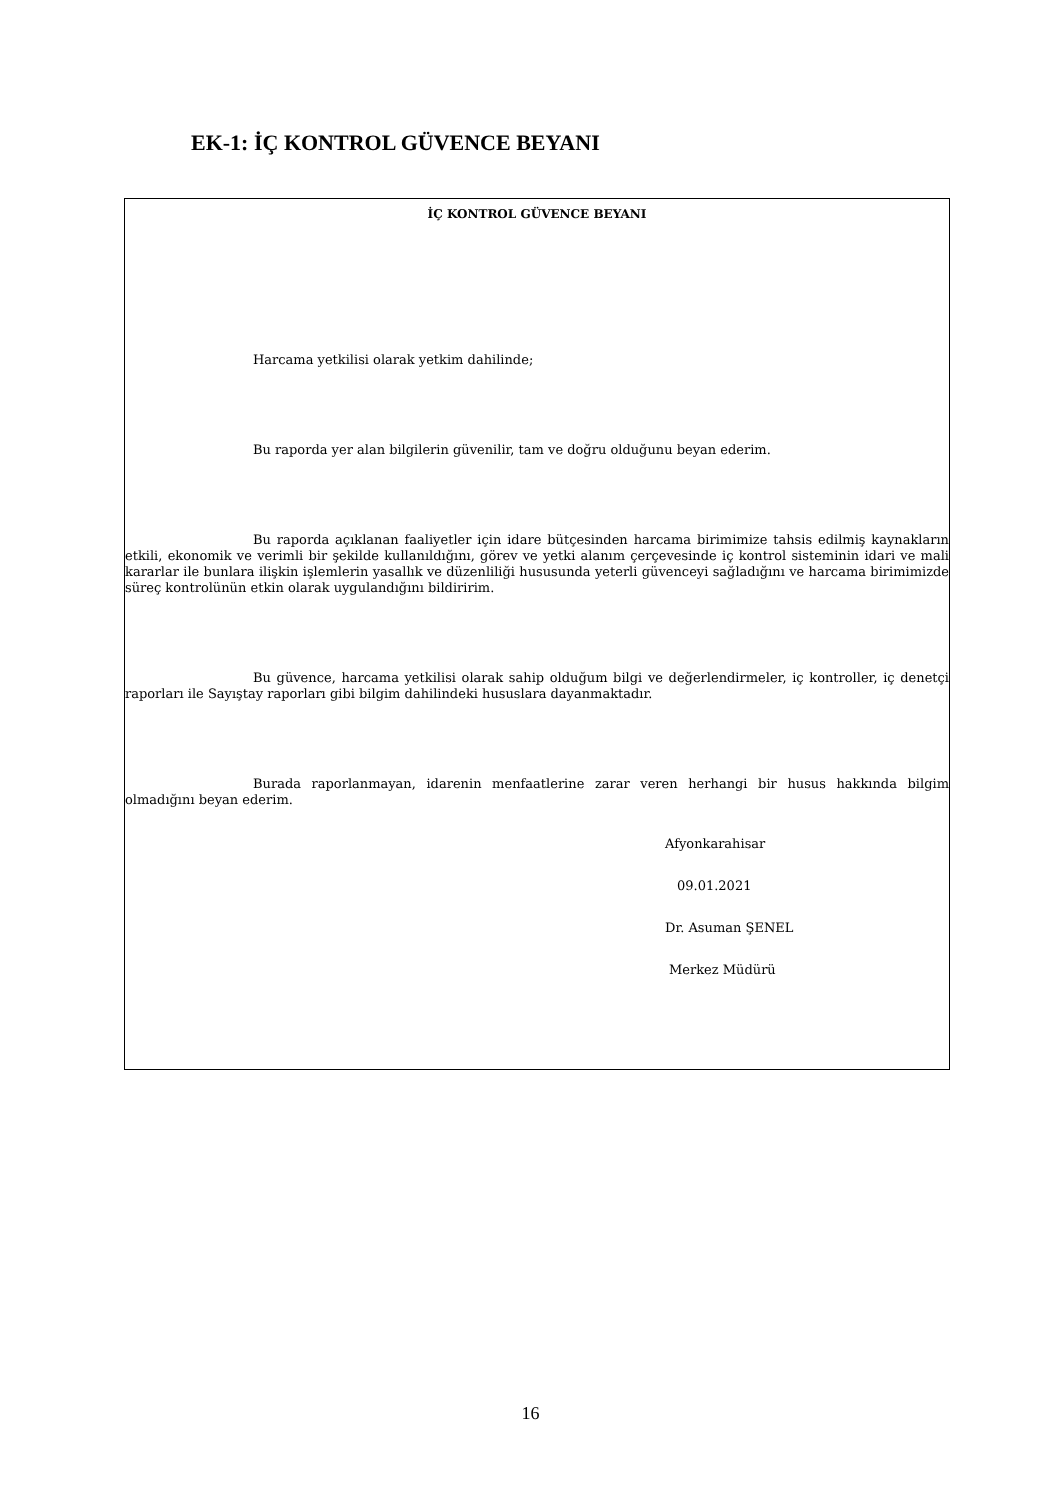EK-1: İÇ KONTROL GÜVENCE BEYANI
İÇ KONTROL GÜVENCE BEYANI
Harcama yetkilisi olarak yetkim dahilinde;
Bu raporda yer alan bilgilerin güvenilir, tam ve doğru olduğunu beyan ederim.
Bu raporda açıklanan faaliyetler için idare bütçesinden harcama birimimize tahsis edilmiş kaynakların etkili, ekonomik ve verimli bir şekilde kullanıldığını, görev ve yetki alanım çerçevesinde iç kontrol sisteminin idari ve mali kararlar ile bunlara ilişkin işlemlerin yasallık ve düzenliliği hususunda yeterli güvenceyi sağladığını ve harcama birimimizde süreç kontrolünün etkin olarak uygulandığını bildiririm.
Bu güvence, harcama yetkilisi olarak sahip olduğum bilgi ve değerlendirmeler, iç kontroller, iç denetçi raporları ile Sayıştay raporları gibi bilgim dahilindeki hususlara dayanmaktadır.
Burada raporlanmayan, idarenin menfaatlerine zarar veren herhangi bir husus hakkında bilgim olmadığını beyan ederim.
Afyonkarahisar
09.01.2021
Dr. Asuman ŞENEL
Merkez Müdürü
16